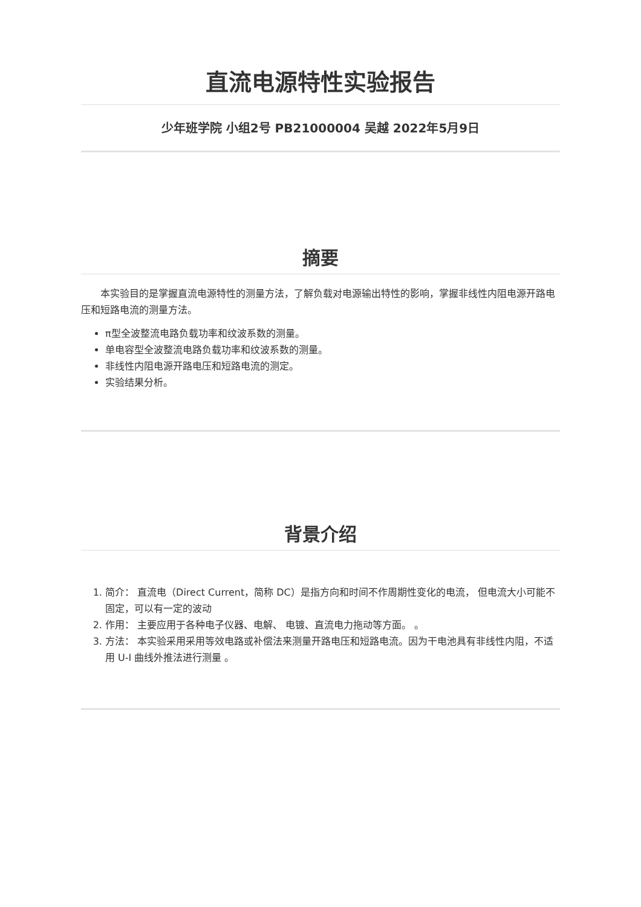直流电源特性实验报告
少年班学院 小组2号 PB21000004 吴越 2022年5月9日
摘要
本实验目的是掌握直流电源特性的测量方法，了解负载对电源输出特性的影响，掌握非线性内阻电源开路电压和短路电流的测量方法。
π型全波整流电路负载功率和纹波系数的测量。
单电容型全波整流电路负载功率和纹波系数的测量。
非线性内阻电源开路电压和短路电流的测定。
实验结果分析。
背景介绍
1. 简介： 直流电（Direct Current，简称 DC）是指方向和时间不作周期性变化的电流， 但电流大小可能不固定，可以有一定的波动
2. 作用： 主要应用于各种电子仪器、电解、 电镀、直流电力拖动等方面。 。
3. 方法： 本实验采用采用等效电路或补偿法来测量开路电压和短路电流。因为干电池具有非线性内阻，不适用 U-I 曲线外推法进行测量 。